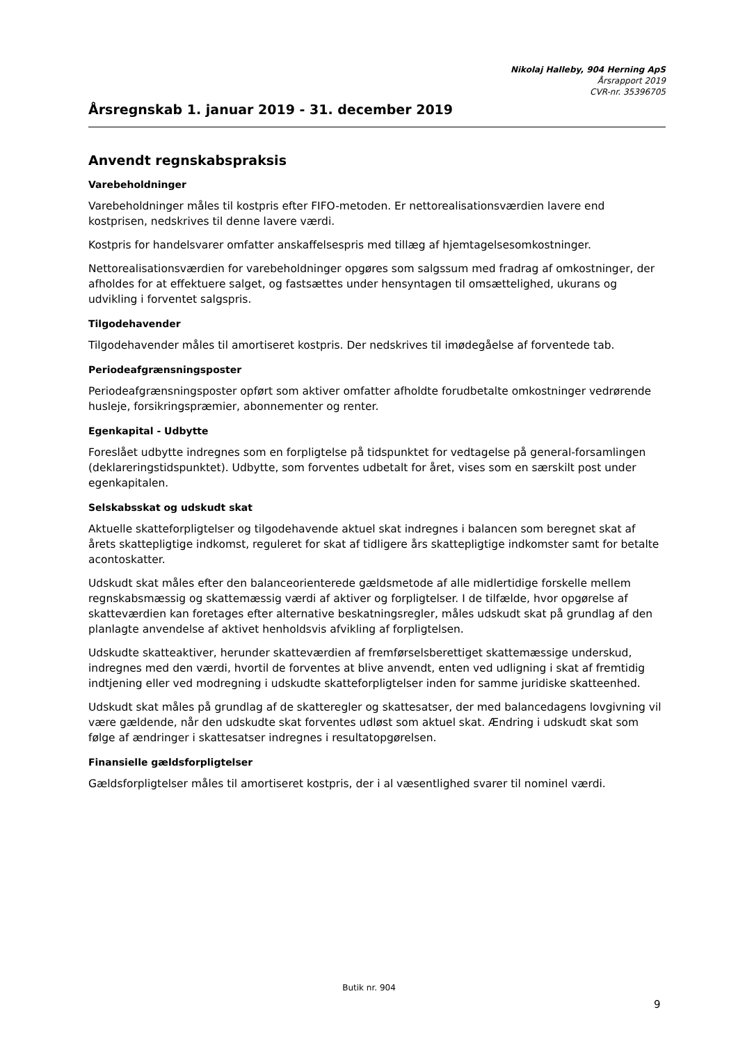Nikolaj Halleby, 904 Herning ApS
Årsrapport 2019
CVR-nr. 35396705
Årsregnskab 1. januar 2019 - 31. december 2019
Anvendt regnskabspraksis
Varebeholdninger
Varebeholdninger måles til kostpris efter FIFO-metoden. Er nettorealisationsværdien lavere end kostprisen, nedskrives til denne lavere værdi.
Kostpris for handelsvarer omfatter anskaffelsespris med tillæg af hjemtagelsesomkostninger.
Nettorealisationsværdien for varebeholdninger opgøres som salgssum med fradrag af omkostninger, der afholdes for at effektuere salget, og fastsættes under hensyntagen til omsættelighed, ukurans og udvikling i forventet salgspris.
Tilgodehavender
Tilgodehavender måles til amortiseret kostpris. Der nedskrives til imødegåelse af forventede tab.
Periodeafgrænsningsposter
Periodeafgrænsningsposter opført som aktiver omfatter afholdte forudbetalte omkostninger vedrørende husleje, forsikringspræmier, abonnementer og renter.
Egenkapital - Udbytte
Foreslået udbytte indregnes som en forpligtelse på tidspunktet for vedtagelse på general-forsamlingen (deklareringstidspunktet). Udbytte, som forventes udbetalt for året, vises som en særskilt post under egenkapitalen.
Selskabsskat og udskudt skat
Aktuelle skatteforpligtelser og tilgodehavende aktuel skat indregnes i balancen som beregnet skat af årets skattepligtige indkomst, reguleret for skat af tidligere års skattepligtige indkomster samt for betalte acontoskatter.
Udskudt skat måles efter den balanceorienterede gældsmetode af alle midlertidige forskelle mellem regnskabsmæssig og skattemæssig værdi af aktiver og forpligtelser. I de tilfælde, hvor opgørelse af skatteværdien kan foretages efter alternative beskatningsregler, måles udskudt skat på grundlag af den planlagte anvendelse af aktivet henholdsvis afvikling af forpligtelsen.
Udskudte skatteaktiver, herunder skatteværdien af fremførselsberettiget skattemæssige underskud, indregnes med den værdi, hvortil de forventes at blive anvendt, enten ved udligning i skat af fremtidig indtjening eller ved modregning i udskudte skatteforpligtelser inden for samme juridiske skatteenhed.
Udskudt skat måles på grundlag af de skatteregler og skattesatser, der med balancedagens lovgivning vil være gældende, når den udskudte skat forventes udløst som aktuel skat. Ændring i udskudt skat som følge af ændringer i skattesatser indregnes i resultatopgørelsen.
Finansielle gældsforpligtelser
Gældsforpligtelser måles til amortiseret kostpris, der i al væsentlighed svarer til nominel værdi.
Butik nr. 904
9